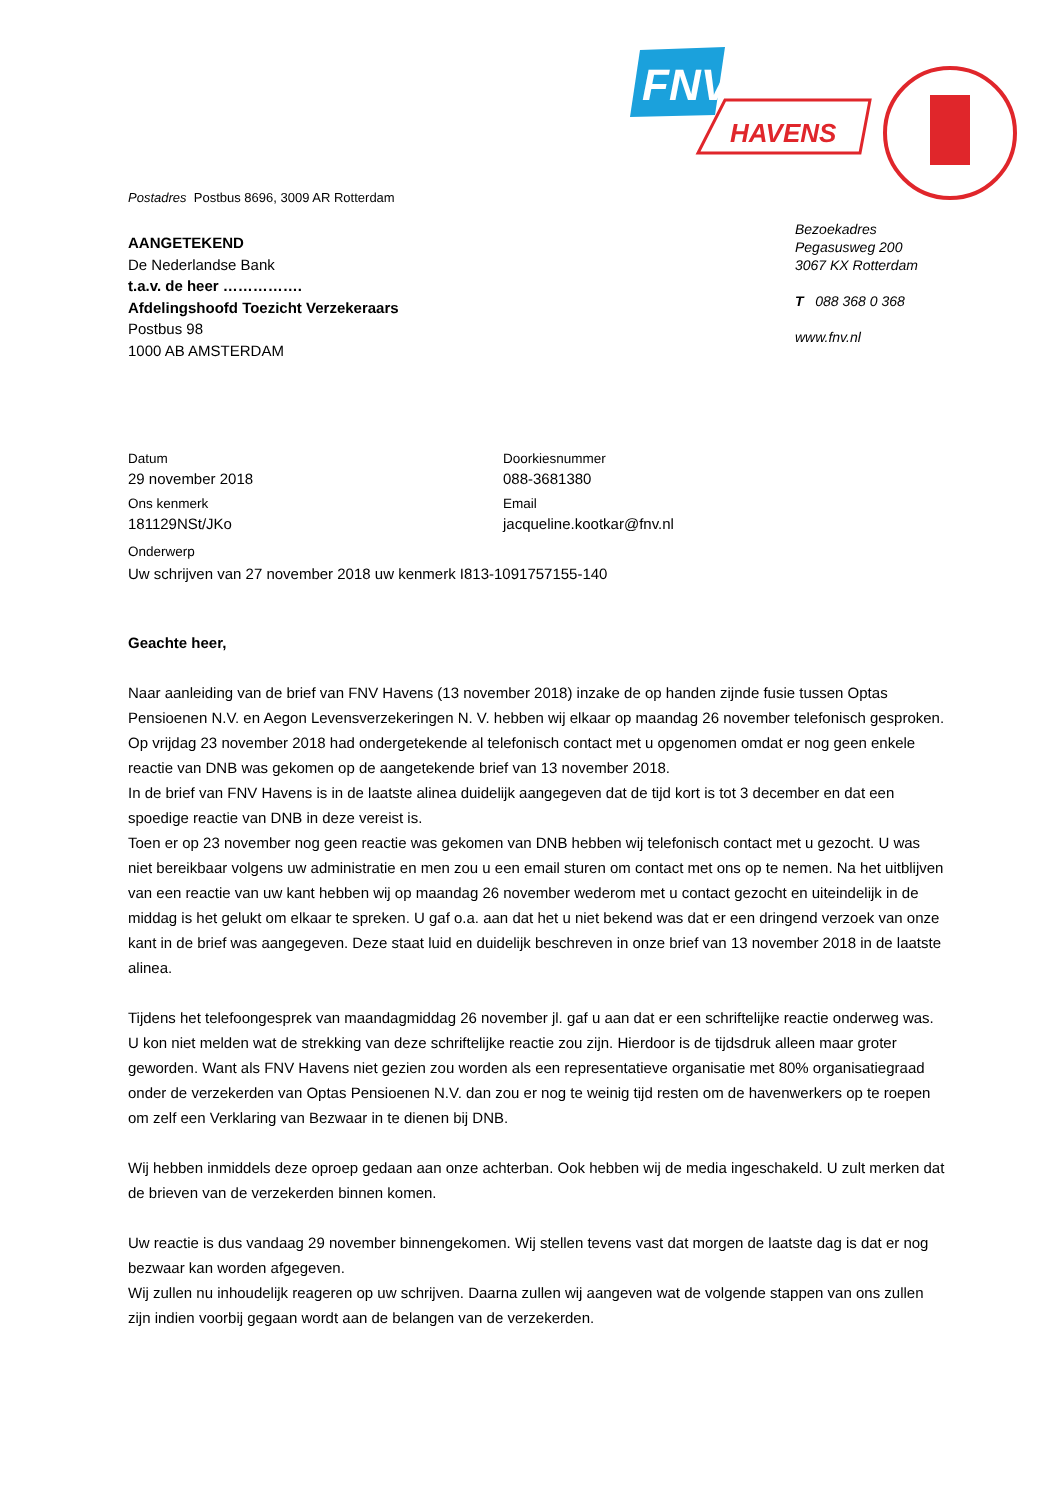FNV
HAVENS
Postadres Postbus 8696, 3009 AR Rotterdam
AANGETEKEND
De Nederlandse Bank
t.a.v. de heer …………….
Afdelingshoofd Toezicht Verzekeraars
Postbus 98
1000 AB AMSTERDAM
Bezoekadres
Pegasusweg 200
3067 KX Rotterdam
T 088 368 0 368
www.fnv.nl
Datum
29 november 2018
Doorkiesnummer
088-3681380
Ons kenmerk
181129NSt/JKo
Email
jacqueline.kootkar@fnv.nl
Onderwerp
Uw schrijven van 27 november 2018 uw kenmerk I813-1091757155-140
Geachte heer,
Naar aanleiding van de brief van FNV Havens (13 november 2018) inzake de op handen zijnde fusie tussen Optas Pensioenen N.V. en Aegon Levensverzekeringen N. V. hebben wij elkaar op maandag 26 november telefonisch gesproken. Op vrijdag 23 november 2018 had ondergetekende al telefonisch contact met u opgenomen omdat er nog geen enkele reactie van DNB was gekomen op de aangetekende brief van 13 november 2018.
In de brief van FNV Havens is in de laatste alinea duidelijk aangegeven dat de tijd kort is tot 3 december en dat een spoedige reactie van DNB in deze vereist is.
Toen er op 23 november nog geen reactie was gekomen van DNB hebben wij telefonisch contact met u gezocht. U was niet bereikbaar volgens uw administratie en men zou u een email sturen om contact met ons op te nemen. Na het uitblijven van een reactie van uw kant hebben wij op maandag 26 november wederom met u contact gezocht en uiteindelijk in de middag is het gelukt om elkaar te spreken. U gaf o.a. aan dat het u niet bekend was dat er een dringend verzoek van onze kant in de brief was aangegeven. Deze staat luid en duidelijk beschreven in onze brief van 13 november 2018 in de laatste alinea.
Tijdens het telefoongesprek van maandagmiddag 26 november jl. gaf u aan dat er een schriftelijke reactie onderweg was. U kon niet melden wat de strekking van deze schriftelijke reactie zou zijn. Hierdoor is de tijdsdruk alleen maar groter geworden. Want als FNV Havens niet gezien zou worden als een representatieve organisatie met 80% organisatiegraad onder de verzekerden van Optas Pensioenen N.V. dan zou er nog te weinig tijd resten om de havenwerkers op te roepen om zelf een Verklaring van Bezwaar in te dienen bij DNB.
Wij hebben inmiddels deze oproep gedaan aan onze achterban. Ook hebben wij de media ingeschakeld. U zult merken dat de brieven van de verzekerden binnen komen.
Uw reactie is dus vandaag 29 november binnengekomen. Wij stellen tevens vast dat morgen de laatste dag is dat er nog bezwaar kan worden afgegeven.
Wij zullen nu inhoudelijk reageren op uw schrijven. Daarna zullen wij aangeven wat de volgende stappen van ons zullen zijn indien voorbij gegaan wordt aan de belangen van de verzekerden.